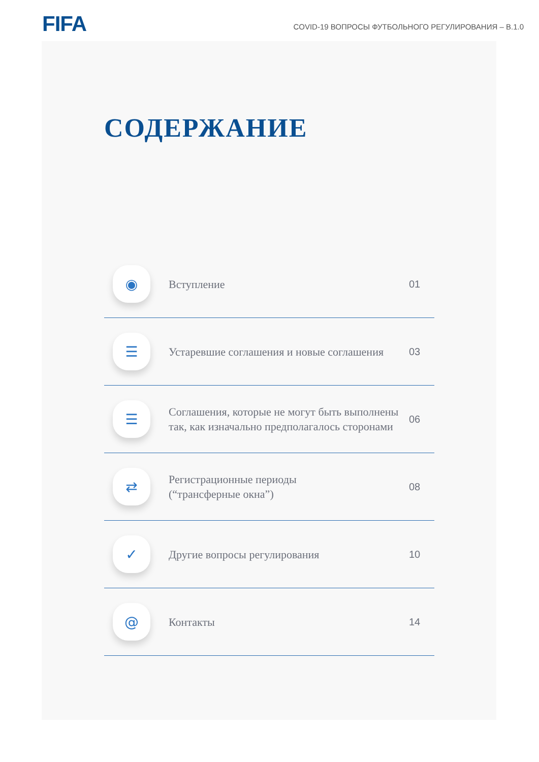FIFA
COVID-19 ВОПРОСЫ ФУТБОЛЬНОГО РЕГУЛИРОВАНИЯ – В.1.0
СОДЕРЖАНИЕ
◉
Вступление
01
☰
Устаревшие соглашения и новые соглашения
03
☰
Соглашения, которые не могут быть выполнены так, как изначально предполагалось сторонами
06
⇄
Регистрационные периоды
(“трансферные окна”)
08
✓
Другие вопросы регулирования
10
@
Контакты
14